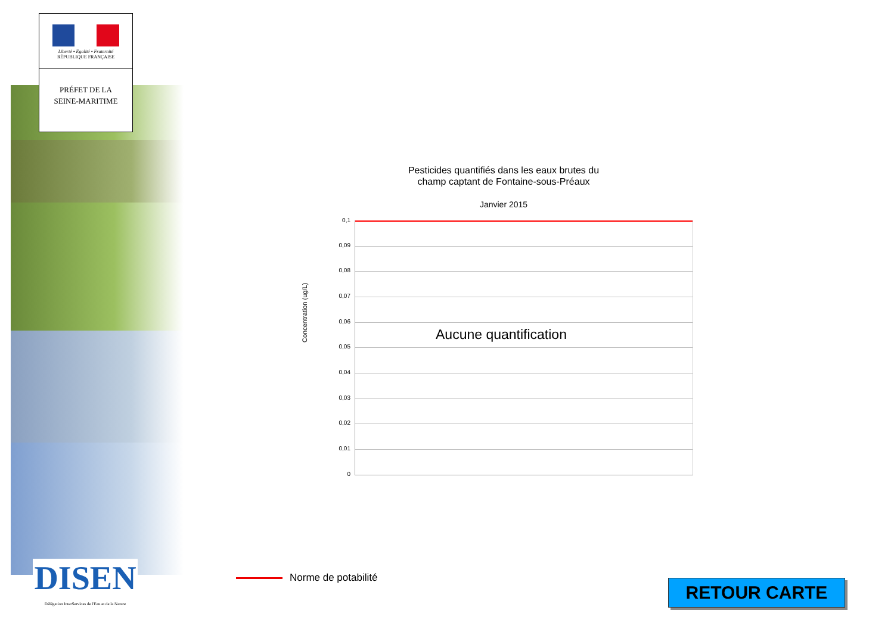Liberté • Égalité • Fraternité
RÉPUBLIQUE FRANÇAISE
PRÉFET DE LA
SEINE-MARITIME
DISEN
Délégation InterServices de l'Eau et de la Nature
Pesticides quantifiés dans les eaux brutes du
champ captant de Fontaine-sous-Préaux
Janvier 2015
Concentration (ug/L)
0,1
0,09
0,08
0,07
0,06
0,05
0,04
0,03
0,02
0,01
0
Aucune quantification
Norme de potabilité RETOUR CARTE